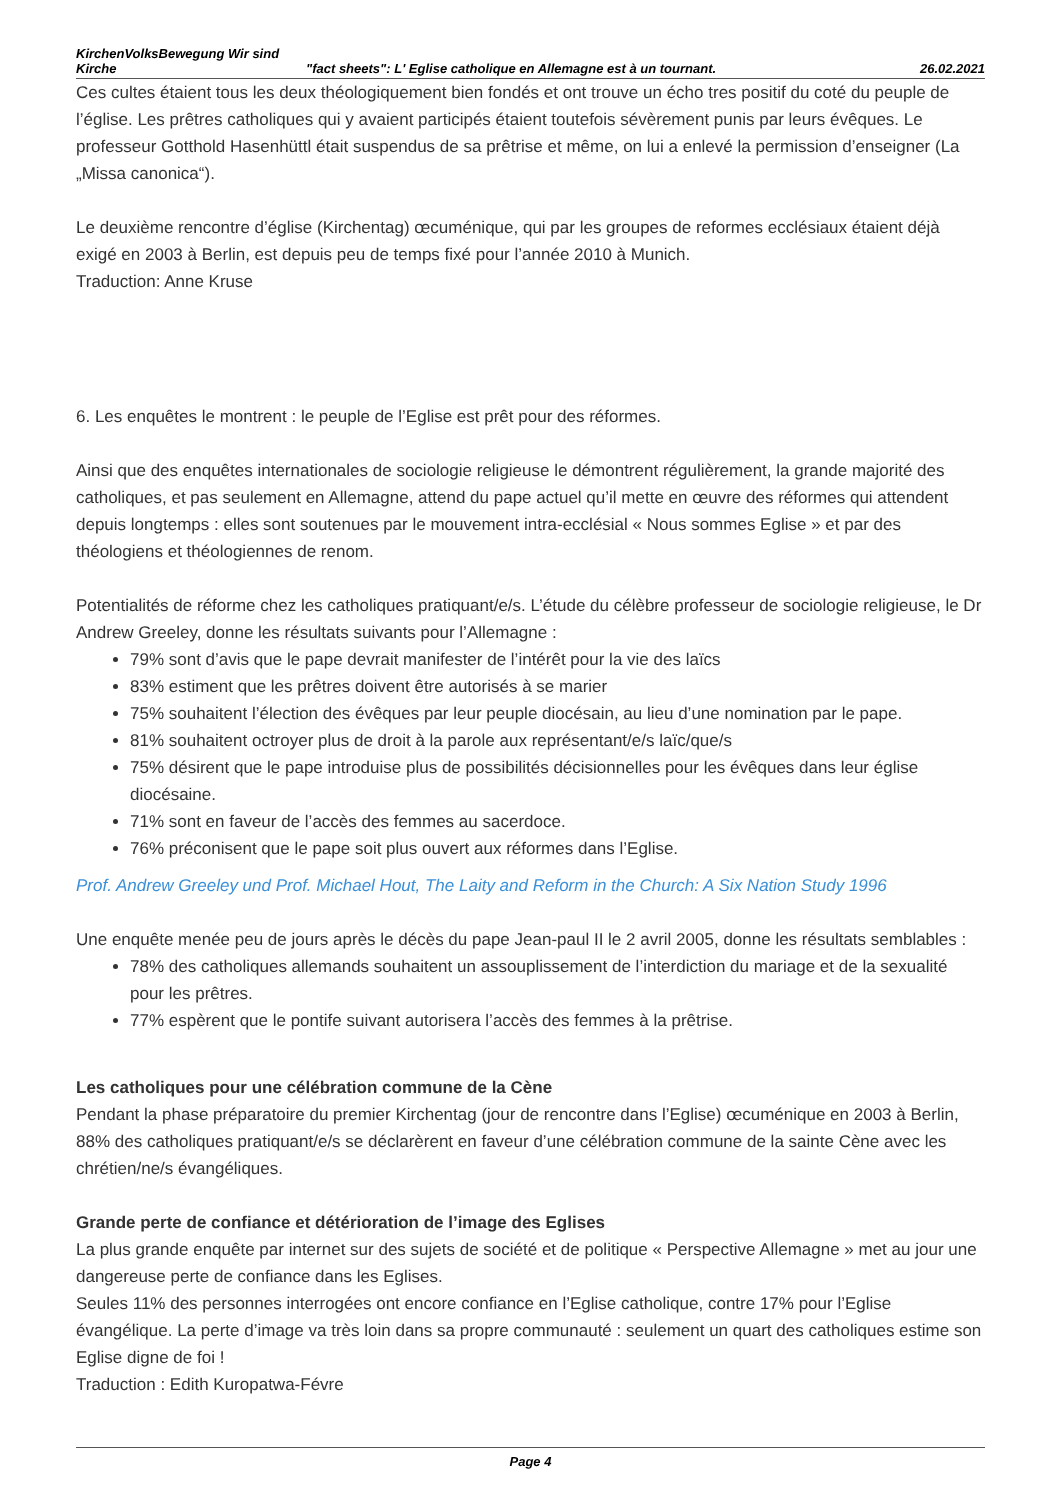KirchenVolksBewegung Wir sind
Kirche "fact sheets": L' Eglise catholique en Allemagne est à un tournant. 26.02.2021
Ces cultes étaient tous les deux théologiquement bien fondés et ont trouve un écho tres positif du coté du peuple de l’église. Les prêtres catholiques qui y avaient participés étaient toutefois sévèrement punis par leurs évêques. Le professeur Gotthold Hasenhüttl était suspendus de sa prêtrise et même, on lui a enlevé la permission d’enseigner (La „Missa canonica“).
Le deuxième rencontre d’église (Kirchentag) œcuménique, qui par les groupes de reformes ecclésiaux étaient déjà exigé en 2003 à Berlin, est depuis peu de temps fixé pour l’année 2010 à Munich.
Traduction: Anne Kruse
6. Les enquêtes le montrent : le peuple de l’Eglise est prêt pour des réformes.
Ainsi que des enquêtes internationales de sociologie religieuse le démontrent régulièrement, la grande majorité des catholiques, et pas seulement en Allemagne, attend du pape actuel qu’il mette en œuvre des réformes qui attendent depuis longtemps : elles sont soutenues par le mouvement intra-ecclésial « Nous sommes Eglise » et par des théologiens et théologiennes de renom.
Potentialités de réforme chez les catholiques pratiquant/e/s. L’étude du célèbre professeur de sociologie religieuse, le Dr Andrew Greeley, donne les résultats suivants pour l’Allemagne :
79% sont d’avis que le pape devrait manifester de l’intérêt pour la vie des laïcs
83% estiment que les prêtres doivent être autorisés à se marier
75% souhaitent l’élection des évêques par leur peuple diocésain, au lieu d’une nomination par le pape.
81% souhaitent octroyer plus de droit à la parole aux représentant/e/s laïc/que/s
75% désirent que le pape introduise plus de possibilités décisionnelles pour les évêques dans leur église diocésaine.
71% sont en faveur de l’accès des femmes au sacerdoce.
76% préconisent que le pape soit plus ouvert aux réformes dans l’Eglise.
Prof. Andrew Greeley und Prof. Michael Hout, The Laity and Reform in the Church: A Six Nation Study 1996
Une enquête menée peu de jours après le décès du pape Jean-paul II le 2 avril 2005, donne les résultats semblables :
78% des catholiques allemands souhaitent un assouplissement de l’interdiction du mariage et de la sexualité pour les prêtres.
77% espèrent que le pontife suivant autorisera l’accès des femmes à la prêtrise.
Les catholiques pour une célébration commune de la Cène
Pendant la phase préparatoire du premier Kirchentag (jour de rencontre dans l’Eglise) œcuménique en 2003 à Berlin, 88% des catholiques pratiquant/e/s se déclarèrent en faveur d’une célébration commune de la sainte Cène avec les chrétien/ne/s évangéliques.
Grande perte de confiance et détérioration de l’image des Eglises
La plus grande enquête par internet sur des sujets de société et de politique « Perspective Allemagne » met au jour une dangereuse perte de confiance dans les Eglises.
Seules 11% des personnes interrogées ont encore confiance en l’Eglise catholique, contre 17% pour l’Eglise évangélique. La perte d’image va très loin dans sa propre communauté : seulement un quart des catholiques estime son Eglise digne de foi !
Traduction : Edith Kuropatwa-Févre
Page 4